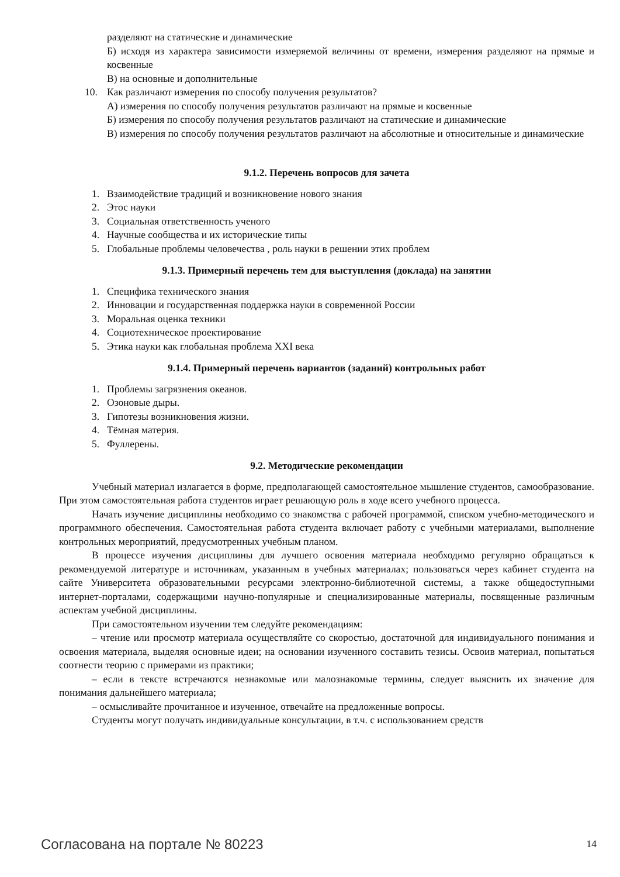разделяют на статические и динамические
Б) исходя из характера зависимости измеряемой величины от времени, измерения разделяют на прямые и косвенные
В) на основные и дополнительные
10. Как различают измерения по способу получения результатов?
А) измерения по способу получения результатов различают на прямые и косвенные
Б) измерения по способу получения результатов различают на статические и динамические
В) измерения по способу получения результатов различают на абсолютные и относительные и динамические
9.1.2. Перечень вопросов для зачета
1. Взаимодействие традиций и возникновение нового знания
2. Этос науки
3. Социальная ответственность ученого
4. Научные сообщества и их исторические типы
5. Глобальные проблемы человечества , роль науки в решении этих проблем
9.1.3. Примерный перечень тем для выступления (доклада) на занятии
1. Специфика технического знания
2. Инновации и государственная поддержка науки в современной России
3. Моральная оценка техники
4. Социотехническое проектирование
5. Этика науки как глобальная проблема XXI века
9.1.4. Примерный перечень вариантов (заданий) контрольных работ
1. Проблемы загрязнения океанов.
2. Озоновые дыры.
3. Гипотезы возникновения жизни.
4. Тёмная материя.
5. Фуллерены.
9.2. Методические рекомендации
Учебный материал излагается в форме, предполагающей самостоятельное мышление студентов, самообразование. При этом самостоятельная работа студентов играет решающую роль в ходе всего учебного процесса.
Начать изучение дисциплины необходимо со знакомства с рабочей программой, списком учебно-методического и программного обеспечения. Самостоятельная работа студента включает работу с учебными материалами, выполнение контрольных мероприятий, предусмотренных учебным планом.
В процессе изучения дисциплины для лучшего освоения материала необходимо регулярно обращаться к рекомендуемой литературе и источникам, указанным в учебных материалах; пользоваться через кабинет студента на сайте Университета образовательными ресурсами электронно-библиотечной системы, а также общедоступными интернет-порталами, содержащими научно-популярные и специализированные материалы, посвященные различным аспектам учебной дисциплины.
При самостоятельном изучении тем следуйте рекомендациям:
– чтение или просмотр материала осуществляйте со скоростью, достаточной для индивидуального понимания и освоения материала, выделяя основные идеи; на основании изученного составить тезисы. Освоив материал, попытаться соотнести теорию с примерами из практики;
– если в тексте встречаются незнакомые или малознакомые термины, следует выяснить их значение для понимания дальнейшего материала;
– осмысливайте прочитанное и изученное, отвечайте на предложенные вопросы.
Студенты могут получать индивидуальные консультации, в т.ч. с использованием средств
Согласована на портале № 80223 14